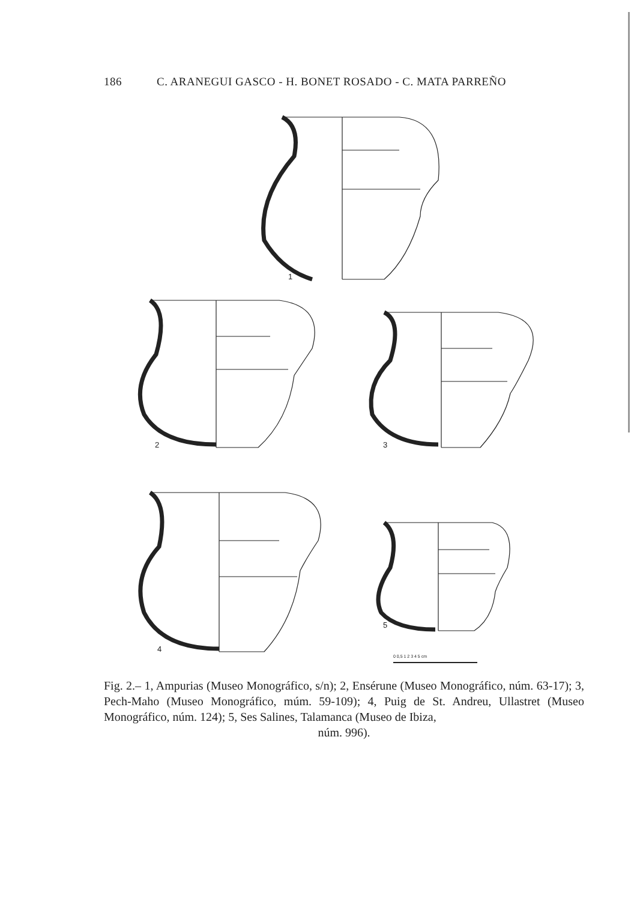186 C. ARANEGUI GASCO - H. BONET ROSADO - C. MATA PARREÑO
1
2
3
4
5
0 0,5 1 2 3 4 5 cm
Fig. 2.– 1, Ampurias (Museo Monográfico, s/n); 2, Ensérune (Museo Monográfico, núm. 63-17); 3, Pech-Maho (Museo Monográfico, múm. 59-109); 4, Puig de St. Andreu, Ullastret (Museo Monográfico, núm. 124); 5, Ses Salines, Talamanca (Museo de Ibiza,
núm. 996).